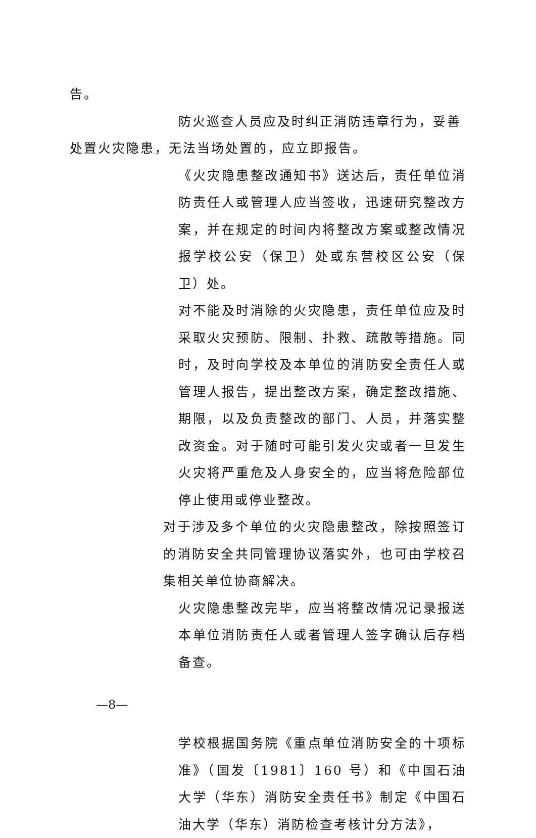告。
防火巡查人员应及时纠正消防违章行为，妥善
处置火灾隐患，无法当场处置的，应立即报告。
《火灾隐患整改通知书》送达后，责任单位消防责任人或管理人应当签收，迅速研究整改方案，并在规定的时间内将整改方案或整改情况报学校公安（保卫）处或东营校区公安（保卫）处。
对不能及时消除的火灾隐患，责任单位应及时采取火灾预防、限制、扑救、疏散等措施。同时，及时向学校及本单位的消防安全责任人或管理人报告，提出整改方案，确定整改措施、期限，以及负责整改的部门、人员，并落实整改资金。对于随时可能引发火灾或者一旦发生火灾将严重危及人身安全的，应当将危险部位停止使用或停业整改。
对于涉及多个单位的火灾隐患整改，除按照签订的消防安全共同管理协议落实外，也可由学校召集相关单位协商解决。
火灾隐患整改完毕，应当将整改情况记录报送本单位消防责任人或者管理人签字确认后存档备查。
学校根据国务院《重点单位消防安全的十项标准》（国发〔1981〕160 号）和《中国石油大学（华东）消防安全责任书》制定《中国石油大学（华东）消防检查考核计分方法》，
—8—